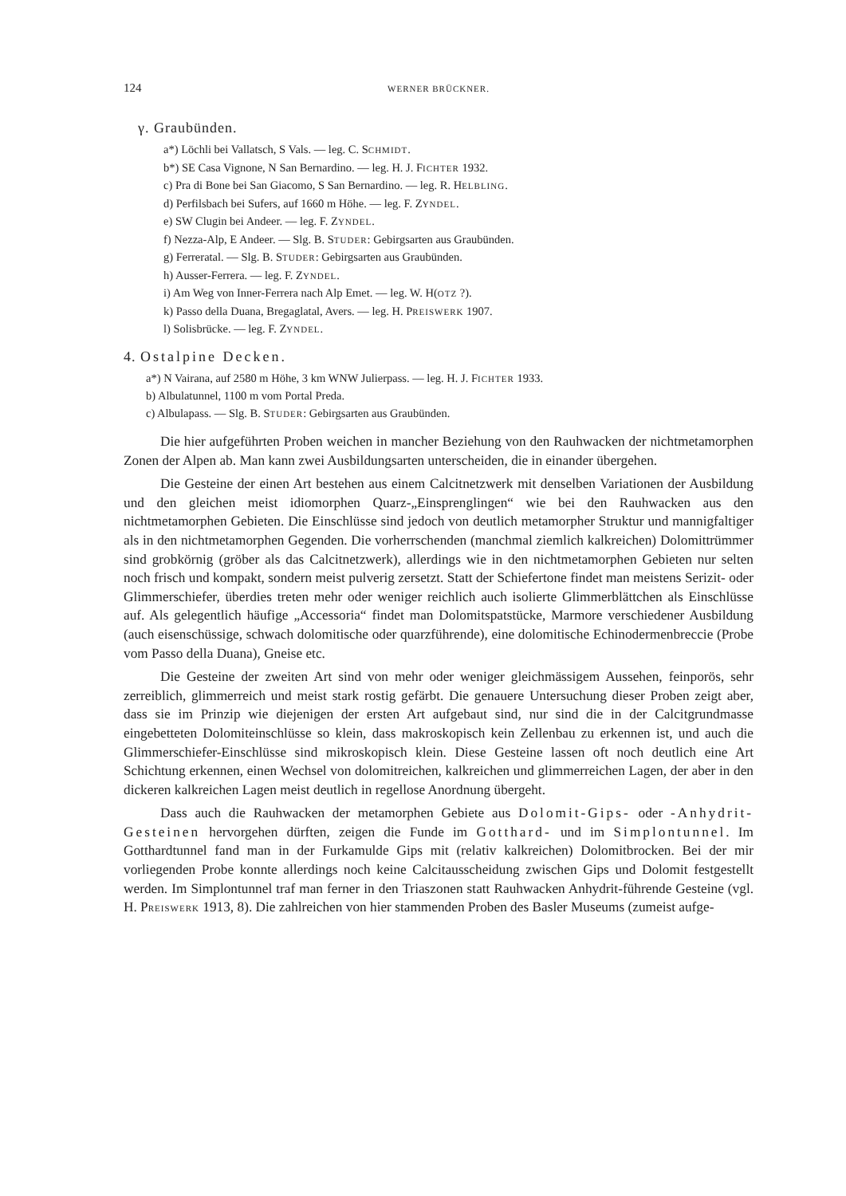124 WERNER BRÜCKNER.
γ. Graubünden.
a*) Löchli bei Vallatsch, S Vals. — leg. C. SCHMIDT.
b*) SE Casa Vignone, N San Bernardino. — leg. H. J. FICHTER 1932.
c) Pra di Bone bei San Giacomo, S San Bernardino. — leg. R. HELBLING.
d) Perfilsbach bei Sufers, auf 1660 m Höhe. — leg. F. ZYNDEL.
e) SW Clugin bei Andeer. — leg. F. ZYNDEL.
f) Nezza-Alp, E Andeer. — Slg. B. STUDER: Gebirgsarten aus Graubünden.
g) Ferreratal. — Slg. B. STUDER: Gebirgsarten aus Graubünden.
h) Ausser-Ferrera. — leg. F. ZYNDEL.
i) Am Weg von Inner-Ferrera nach Alp Emet. — leg. W. H(OTZ ?).
k) Passo della Duana, Bregaglatal, Avers. — leg. H. PREISWERK 1907.
l) Solisbrücke. — leg. F. ZYNDEL.
4. Ostalpine Decken.
a*) N Vairana, auf 2580 m Höhe, 3 km WNW Julierpass. — leg. H. J. FICHTER 1933.
b) Albulatunnel, 1100 m vom Portal Preda.
c) Albulapass. — Slg. B. STUDER: Gebirgsarten aus Graubünden.
Die hier aufgeführten Proben weichen in mancher Beziehung von den Rauhwacken der nichtmetamorphen Zonen der Alpen ab. Man kann zwei Ausbildungsarten unterscheiden, die in einander übergehen.
Die Gesteine der einen Art bestehen aus einem Calcitnetzwerk mit denselben Variationen der Ausbildung und den gleichen meist idiomorphen Quarz-„Einsprenglingen“ wie bei den Rauhwacken aus den nichtmetamorphen Gebieten. Die Einschlüsse sind jedoch von deutlich metamorpher Struktur und mannigfaltiger als in den nichtmetamorphen Gegenden. Die vorherrschenden (manchmal ziemlich kalkreichen) Dolomittrümmer sind grobkörnig (gröber als das Calcitnetzwerk), allerdings wie in den nichtmetamorphen Gebieten nur selten noch frisch und kompakt, sondern meist pulverig zersetzt. Statt der Schiefertone findet man meistens Serizit- oder Glimmerschiefer, überdies treten mehr oder weniger reichlich auch isolierte Glimmerblättchen als Einschlüsse auf. Als gelegentlich häufige „Accessoria“ findet man Dolomitspatstücke, Marmore verschiedener Ausbildung (auch eisenschüssige, schwach dolomitische oder quarzführende), eine dolomitische Echinodermenbreccie (Probe vom Passo della Duana), Gneise etc.
Die Gesteine der zweiten Art sind von mehr oder weniger gleichmässigem Aussehen, feinporös, sehr zerreiblich, glimmerreich und meist stark rostig gefärbt. Die genauere Untersuchung dieser Proben zeigt aber, dass sie im Prinzip wie diejenigen der ersten Art aufgebaut sind, nur sind die in der Calcitgrundmasse eingebetteten Dolomiteinschlüsse so klein, dass makroskopisch kein Zellenbau zu erkennen ist, und auch die Glimmerschiefer-Einschlüsse sind mikroskopisch klein. Diese Gesteine lassen oft noch deutlich eine Art Schichtung erkennen, einen Wechsel von dolomitreichen, kalkreichen und glimmerreichen Lagen, der aber in den dickeren kalkreichen Lagen meist deutlich in regellose Anordnung übergeht.
Dass auch die Rauhwacken der metamorphen Gebiete aus Dolomit-Gips- oder -Anhydrit-Gesteinen hervorgehen dürften, zeigen die Funde im Gotthard- und im Simplontunnel. Im Gotthardtunnel fand man in der Furkamulde Gips mit (relativ kalkreichen) Dolomitbrocken. Bei der mir vorliegenden Probe konnte allerdings noch keine Calcitausscheidung zwischen Gips und Dolomit festgestellt werden. Im Simplontunnel traf man ferner in den Triaszonen statt Rauhwacken Anhydrit-führende Gesteine (vgl. H. PREISWERK 1913, 8). Die zahlreichen von hier stammenden Proben des Basler Museums (zumeist aufge-